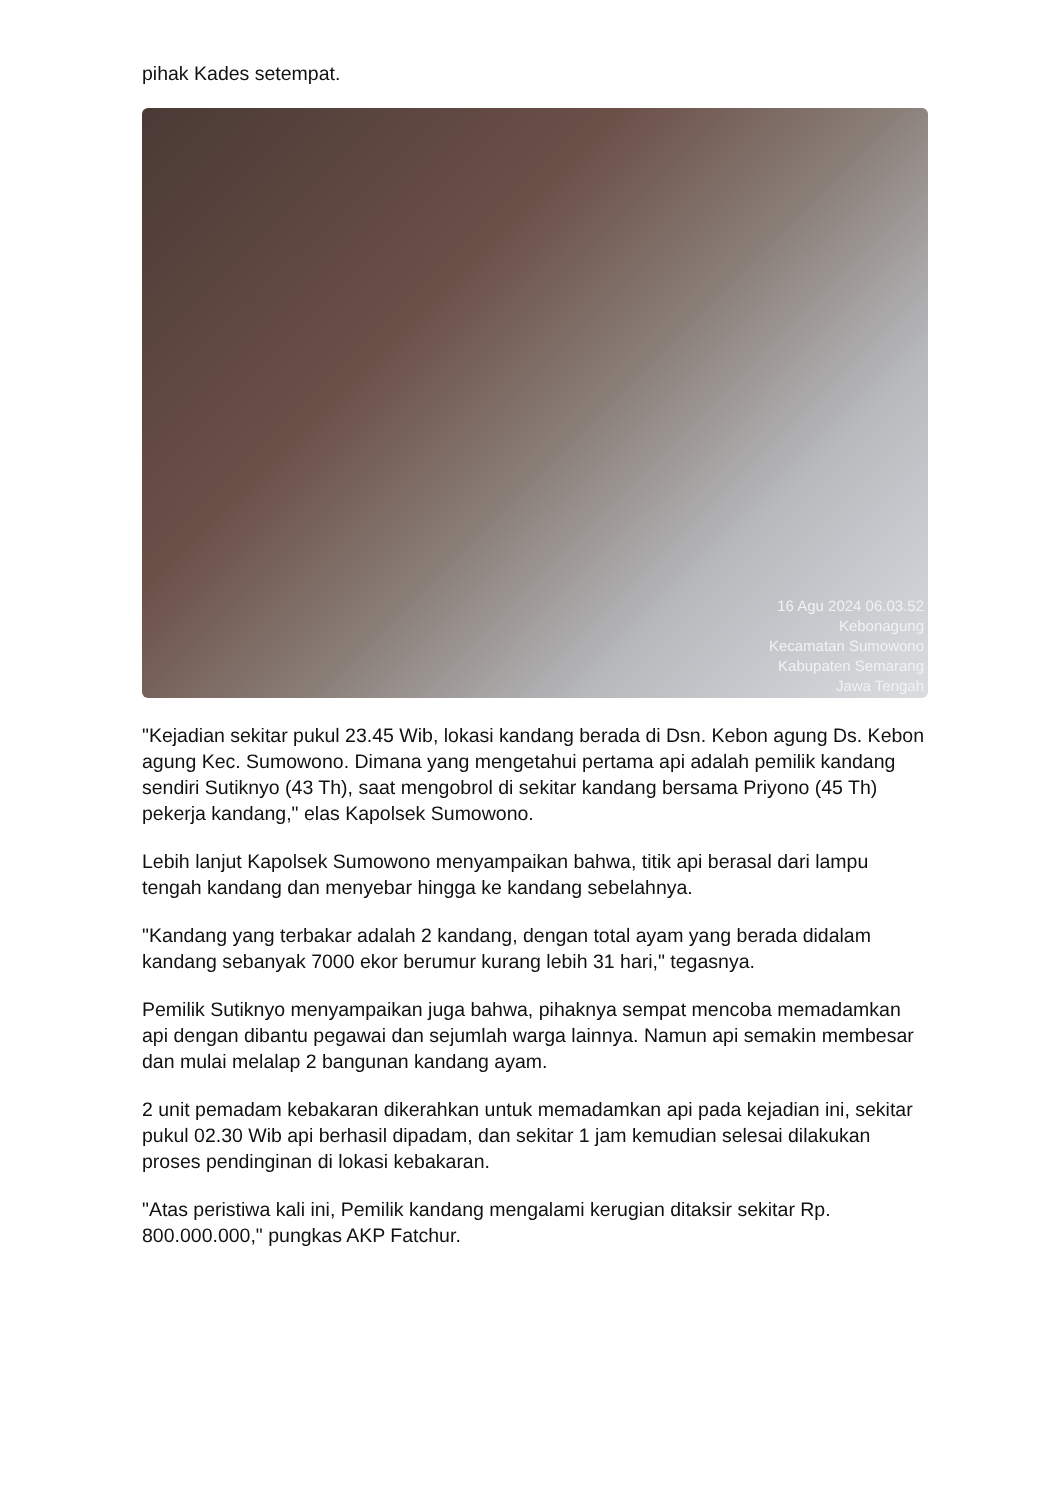pihak Kades setempat.
16 Agu 2024 06.03.52
Kebonagung
Kecamatan Sumowono
Kabupaten Semarang
Jawa Tengah
"Kejadian sekitar pukul 23.45 Wib, lokasi kandang berada di Dsn. Kebon agung Ds. Kebon agung Kec. Sumowono. Dimana yang mengetahui pertama api adalah pemilik kandang sendiri Sutiknyo (43 Th), saat mengobrol di sekitar kandang bersama Priyono (45 Th) pekerja kandang," elas Kapolsek Sumowono.
Lebih lanjut Kapolsek Sumowono menyampaikan bahwa, titik api berasal dari lampu tengah kandang dan menyebar hingga ke kandang sebelahnya.
"Kandang yang terbakar adalah 2 kandang, dengan total ayam yang berada didalam kandang sebanyak 7000 ekor berumur kurang lebih 31 hari," tegasnya.
Pemilik Sutiknyo menyampaikan juga bahwa, pihaknya sempat mencoba memadamkan api dengan dibantu pegawai dan sejumlah warga lainnya. Namun api semakin membesar dan mulai melalap 2 bangunan kandang ayam.
2 unit pemadam kebakaran dikerahkan untuk memadamkan api pada kejadian ini, sekitar pukul 02.30 Wib api berhasil dipadam, dan sekitar 1 jam kemudian selesai dilakukan proses pendinginan di lokasi kebakaran.
"Atas peristiwa kali ini, Pemilik kandang mengalami kerugian ditaksir sekitar Rp. 800.000.000," pungkas AKP Fatchur.